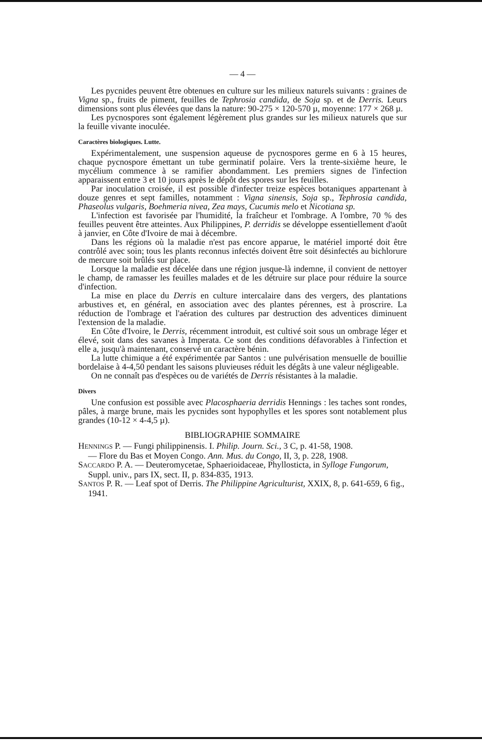— 4 —
Les pycnides peuvent être obtenues en culture sur les milieux naturels suivants : graines de Vigna sp., fruits de piment, feuilles de Tephrosia candida, de Soja sp. et de Derris. Leurs dimensions sont plus élevées que dans la nature: 90-275 × 120-570 µ, moyenne: 177 × 268 µ.
Les pycnospores sont également légèrement plus grandes sur les milieux naturels que sur la feuille vivante inoculée.
Caractères biologiques. Lutte.
Expérimentalement, une suspension aqueuse de pycnospores germe en 6 à 15 heures, chaque pycnospore émettant un tube germinatif polaire. Vers la trente-sixième heure, le mycélium commence à se ramifier abondamment. Les premiers signes de l'infection apparaissent entre 3 et 10 jours après le dépôt des spores sur les feuilles.
Par inoculation croisée, il est possible d'infecter treize espèces botaniques appartenant à douze genres et sept familles, notamment : Vigna sinensis, Soja sp., Tephrosia candida, Phaseolus vulgaris, Boehmeria nivea, Zea mays, Cucumis melo et Nicotiana sp.
L'infection est favorisée par l'humidité, la fraîcheur et l'ombrage. A l'ombre, 70 % des feuilles peuvent être atteintes. Aux Philippines, P. derridis se développe essentiellement d'août à janvier, en Côte d'Ivoire de mai à décembre.
Dans les régions où la maladie n'est pas encore apparue, le matériel importé doit être contrôlé avec soin; tous les plants reconnus infectés doivent être soit désinfectés au bichlorure de mercure soit brûlés sur place.
Lorsque la maladie est décelée dans une région jusque-là indemne, il convient de nettoyer le champ, de ramasser les feuilles malades et de les détruire sur place pour réduire la source d'infection.
La mise en place du Derris en culture intercalaire dans des vergers, des plantations arbustives et, en général, en association avec des plantes pérennes, est à proscrire. La réduction de l'ombrage et l'aération des cultures par destruction des adventices diminuent l'extension de la maladie.
En Côte d'Ivoire, le Derris, récemment introduit, est cultivé soit sous un ombrage léger et élevé, soit dans des savanes à Imperata. Ce sont des conditions défavorables à l'infection et elle a, jusqu'à maintenant, conservé un caractère bénin.
La lutte chimique a été expérimentée par Santos : une pulvérisation mensuelle de bouillie bordelaise à 4-4,50 pendant les saisons pluvieuses réduit les dégâts à une valeur négligeable.
On ne connaît pas d'espèces ou de variétés de Derris résistantes à la maladie.
Divers
Une confusion est possible avec Placosphaeria derridis Hennings : les taches sont rondes, pâles, à marge brune, mais les pycnides sont hypophylles et les spores sont notablement plus grandes (10-12 × 4-4,5 µ).
BIBLIOGRAPHIE SOMMAIRE
HENNINGS P. — Fungi philippinensis. I. Philip. Journ. Sci., 3 C, p. 41-58, 1908.
— Flore du Bas et Moyen Congo. Ann. Mus. du Congo, II, 3, p. 228, 1908.
SACCARDO P. A. — Deuteromycetae, Sphaerioidaceae, Phyllosticta, in Sylloge Fungorum, Suppl. univ., pars IX, sect. II, p. 834-835, 1913.
SANTOS P. R. — Leaf spot of Derris. The Philippine Agriculturist, XXIX, 8, p. 641-659, 6 fig., 1941.